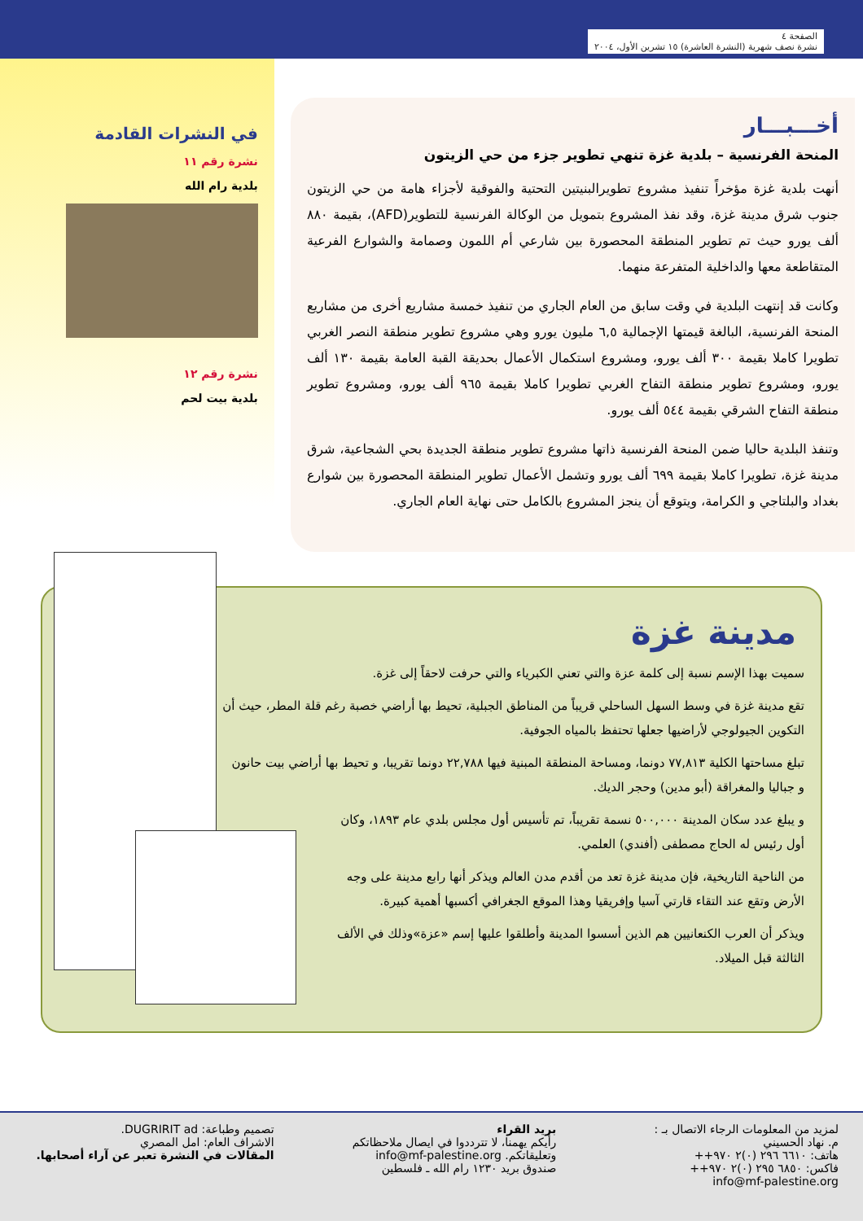الصفحة ٤
نشرة نصف شهرية (النشرة العاشرة) ١٥ تشرين الأول، ٢٠٠٤
أخـــبـــار
المنحة الفرنسية – بلدية غزة تنهي تطوير جزء من حي الزيتون
أنهت بلدية غزة مؤخراً تنفيذ مشروع تطويرالبنيتين التحتية والفوقية لأجزاء هامة من حي الزيتون جنوب شرق مدينة غزة، وقد نفذ المشروع بتمويل من الوكالة الفرنسية للتطوير(AFD)، بقيمة ٨٨٠ ألف يورو حيث تم تطوير المنطقة المحصورة بين شارعي أم اللمون وصمامة والشوارع الفرعية المتقاطعة معها والداخلية المتفرعة منهما.
وكانت قد إنتهت البلدية في وقت سابق من العام الجاري من تنفيذ خمسة مشاريع أخرى من مشاريع المنحة الفرنسية، البالغة قيمتها الإجمالية ٦,٥ مليون يورو وهي مشروع تطوير منطقة النصر الغربي تطويرا كاملا بقيمة ٣٠٠ ألف يورو، ومشروع استكمال الأعمال بحديقة القبة العامة بقيمة ١٣٠ ألف يورو، ومشروع تطوير منطقة التفاح الغربي تطويرا كاملا بقيمة ٩٦٥ ألف يورو، ومشروع تطوير منطقة التفاح الشرقي بقيمة ٥٤٤ ألف يورو.
وتنفذ البلدية حاليا ضمن المنحة الفرنسية ذاتها مشروع تطوير منطقة الجديدة بحي الشجاعية، شرق مدينة غزة، تطويرا كاملا بقيمة ٦٩٩ ألف يورو وتشمل الأعمال تطوير المنطقة المحصورة بين شوارع بغداد والبلتاجي و الكرامة، ويتوقع أن ينجز المشروع بالكامل حتى نهاية العام الجاري.
في النشرات القادمة
نشرة رقم ١١
بلدية رام الله
نشرة رقم ١٢
بلدية بيت لحم
مدينة غزة
سميت بهذا الإسم نسبة إلى كلمة عزة والتي تعني الكبرياء والتي حرفت لاحقاً إلى غزة.
تقع مدينة غزة في وسط السهل الساحلي قريباً من المناطق الجبلية، تحيط بها أراضي خصبة رغم قلة المطر، حيث أن التكوين الجيولوجي لأراضيها جعلها تحتفظ بالمياه الجوفية.
تبلغ مساحتها الكلية ٧٧,٨١٣ دونما، ومساحة المنطقة المبنية فيها ٢٢,٧٨٨ دونما تقريبا، و تحيط بها أراضي بيت حانون و جباليا والمغراقة (أبو مدين) وحجر الديك.
و يبلغ عدد سكان المدينة ٥٠٠,٠٠٠ نسمة تقريباً، تم تأسيس أول مجلس بلدي عام ١٨٩٣، وكان أول رئيس له الحاج مصطفى (أفندي) العلمي.
من الناحية التاريخية، فإن مدينة غزة تعد من أقدم مدن العالم ويذكر أنها رابع مدينة على وجه الأرض وتقع عند التقاء قارتي آسيا وإفريقيا وهذا الموقع الجغرافي أكسبها أهمية كبيرة.
ويذكر أن العرب الكنعانيين هم الذين أسسوا المدينة وأطلقوا عليها إسم «عزة»وذلك في الألف الثالثة قبل الميلاد.
لمزيد من المعلومات الرجاء الاتصال بـ :
م. نهاد الحسيني
هاتف: ٦٦١٠ ٢٩٦ (٠)٢ ٩٧٠++
فاكس: ٦٨٥٠ ٢٩٥ (٠)٢ ٩٧٠++
info@mf-palestine.org
بريد القراء
رأيكم يهمنا، لا تترددوا في ايصال ملاحظاتكم وتعليقاتكم. info@mf-palestine.org
صندوق بريد ١٢٣٠ رام الله ـ فلسطين
تصميم وطباعة: DUGRIRIT ad.
الاشراف العام: امل المصري
المقالات في النشرة تعبر عن آراء أصحابها.